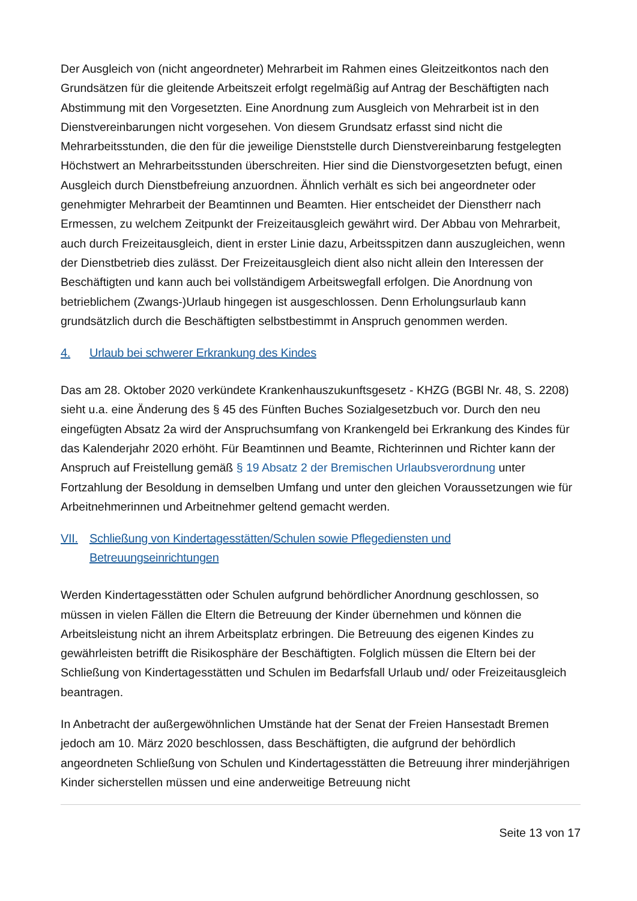Der Ausgleich von (nicht angeordneter) Mehrarbeit im Rahmen eines Gleitzeitkontos nach den Grundsätzen für die gleitende Arbeitszeit erfolgt regelmäßig auf Antrag der Beschäftigten nach Abstimmung mit den Vorgesetzten. Eine Anordnung zum Ausgleich von Mehrarbeit ist in den Dienstvereinbarungen nicht vorgesehen. Von diesem Grundsatz erfasst sind nicht die Mehrarbeitsstunden, die den für die jeweilige Dienststelle durch Dienstvereinbarung festgelegten Höchstwert an Mehrarbeitsstunden überschreiten. Hier sind die Dienstvorgesetzten befugt, einen Ausgleich durch Dienstbefreiung anzuordnen. Ähnlich verhält es sich bei angeordneter oder genehmigter Mehrarbeit der Beamtinnen und Beamten. Hier entscheidet der Dienstherr nach Ermessen, zu welchem Zeitpunkt der Freizeitausgleich gewährt wird. Der Abbau von Mehrarbeit, auch durch Freizeitausgleich, dient in erster Linie dazu, Arbeitsspitzen dann auszugleichen, wenn der Dienstbetrieb dies zulässt. Der Freizeitausgleich dient also nicht allein den Interessen der Beschäftigten und kann auch bei vollständigem Arbeitswegfall erfolgen. Die Anordnung von betrieblichem (Zwangs-)Urlaub hingegen ist ausgeschlossen. Denn Erholungsurlaub kann grundsätzlich durch die Beschäftigten selbstbestimmt in Anspruch genommen werden.
4. Urlaub bei schwerer Erkrankung des Kindes
Das am 28. Oktober 2020 verkündete Krankenhauszukunftsgesetz - KHZG (BGBl Nr. 48, S. 2208) sieht u.a. eine Änderung des § 45 des Fünften Buches Sozialgesetzbuch vor. Durch den neu eingefügten Absatz 2a wird der Anspruchsumfang von Krankengeld bei Erkrankung des Kindes für das Kalenderjahr 2020 erhöht. Für Beamtinnen und Beamte, Richterinnen und Richter kann der Anspruch auf Freistellung gemäß § 19 Absatz 2 der Bremischen Urlaubsverordnung unter Fortzahlung der Besoldung in demselben Umfang und unter den gleichen Voraussetzungen wie für Arbeitnehmerinnen und Arbeitnehmer geltend gemacht werden.
VII. Schließung von Kindertagesstätten/Schulen sowie Pflegediensten und Betreuungseinrichtungen
Werden Kindertagesstätten oder Schulen aufgrund behördlicher Anordnung geschlossen, so müssen in vielen Fällen die Eltern die Betreuung der Kinder übernehmen und können die Arbeitsleistung nicht an ihrem Arbeitsplatz erbringen. Die Betreuung des eigenen Kindes zu gewährleisten betrifft die Risikosphäre der Beschäftigten. Folglich müssen die Eltern bei der Schließung von Kindertagesstätten und Schulen im Bedarfsfall Urlaub und/ oder Freizeitausgleich beantragen.
In Anbetracht der außergewöhnlichen Umstände hat der Senat der Freien Hansestadt Bremen jedoch am 10. März 2020 beschlossen, dass Beschäftigten, die aufgrund der behördlich angeordneten Schließung von Schulen und Kindertagesstätten die Betreuung ihrer minderjährigen Kinder sicherstellen müssen und eine anderweitige Betreuung nicht
Seite 13 von 17